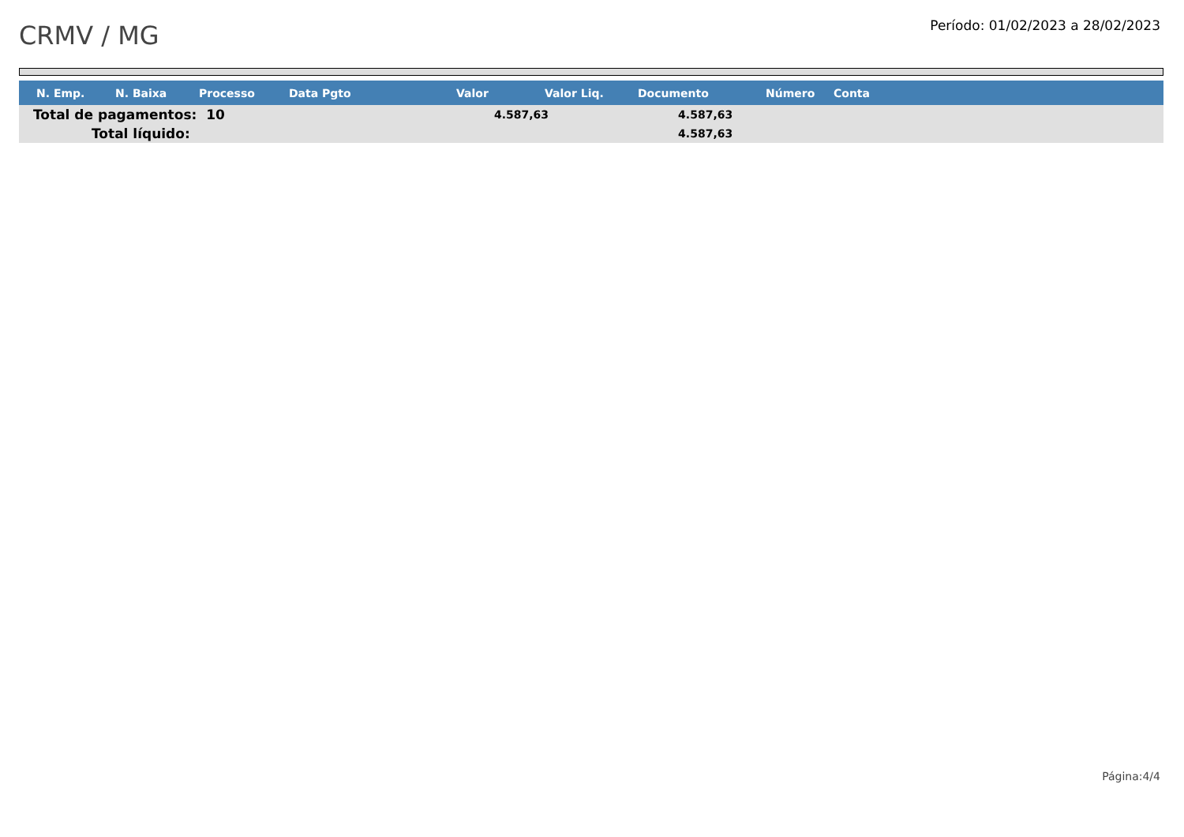CRMV / MG
Período: 01/02/2023 a 28/02/2023
| N. Emp. | N. Baixa | Processo | Data Pgto | Valor | Valor Liq. | Documento | Número | Conta |
| --- | --- | --- | --- | --- | --- | --- | --- | --- |
| Total de pagamentos: 10 | | | | 4.587,63 | | 4.587,63 | | |
| Total líquido: | | | | | | 4.587,63 | | |
Página:4/4